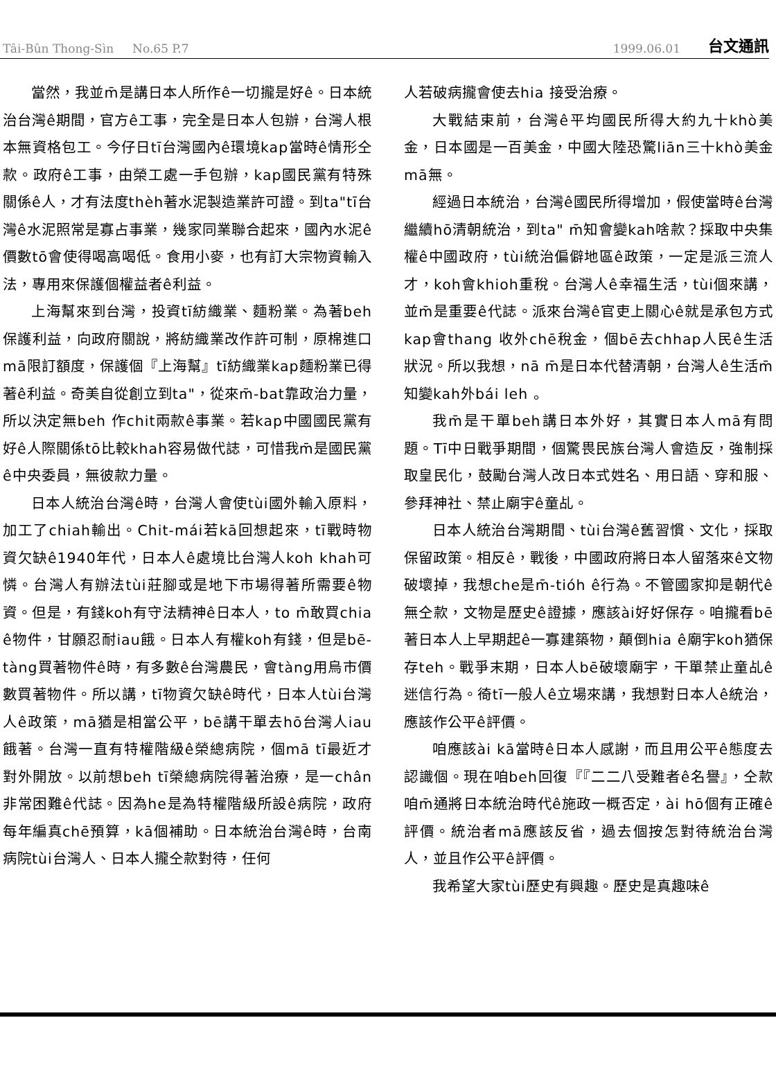Tâi-Bûn Thong-Sìn No.65 P.7 1999.06.01 台文通訊
當然，我並m̄是講日本人所作ê一切攏是好ê。日本統治台灣ê期間，官方ê工事，完全是日本人包辦，台灣人根本無資格包工。今仔日tī台灣國內ê環境kap當時ê情形仝款。政府ê工事，由榮工處一手包辦，kap國民黨有特殊關係ê人，才有法度thèh著水泥製造業許可證。到ta"tī台灣ê水泥照常是寡占事業，幾家同業聯合起來，國內水泥ê價數tō會使得喝高喝低。食用小麥，也有訂大宗物資輸入法，專用來保護個權益者ê利益。
上海幫來到台灣，投資tī紡織業、麵粉業。為著beh保護利益，向政府關說，將紡織業改作許可制，原棉進口mā限訂額度，保護個『上海幫』tī紡織業kap麵粉業已得著ê利益。奇美自從創立到ta"，從來m̄-bat靠政治力量，所以決定無beh 作chit兩款ê事業。若kap中國國民黨有好ê人際關係tō比較khah容易做代誌，可惜我m̄是國民黨ê中央委員，無彼款力量。
日本人統治台灣ê時，台灣人會使tùi國外輸入原料，加工了chiah輸出。Chit-mái若kā回想起來，tī戰時物資欠缺ê1940年代，日本人ê處境比台灣人koh khah可憐。台灣人有辦法tùi莊腳或是地下市場得著所需要ê物資。但是，有錢koh有守法精神ê日本人，to m̄敢買chia ê物件，甘願忍耐iau餓。日本人有權koh有錢，但是bē-tàng買著物件ê時，有多數ê台灣農民，會tàng用烏市價數買著物件。所以講，tī物資欠缺ê時代，日本人tùi台灣人ê政策，mā猶是相當公平，bē講干單去hō台灣人iau餓著。台灣一直有特權階級ê榮總病院，個mā tī最近才對外開放。以前想beh tī榮總病院得著治療，是一chân非常困難ê代誌。因為he是為特權階級所設ê病院，政府每年編真chē預算，kā個補助。日本統治台灣ê時，台南病院tùi台灣人、日本人攏仝款對待，任何
人若破病攏會使去hia 接受治療。
大戰結束前，台灣ê平均國民所得大約九十khò美金，日本國是一百美金，中國大陸恐驚liān三十khò美金mā無。
經過日本統治，台灣ê國民所得增加，假使當時ê台灣繼續hō清朝統治，到ta" m̄知會變kah啥款？採取中央集權ê中國政府，tùi統治偏僻地區ê政策，一定是派三流人才，koh會khioh重稅。台灣人ê幸福生活，tùi個來講，並m̄是重要ê代誌。派來台灣ê官吏上關心ê就是承包方式kap會thang 收外chē稅金，個bē去chhap人民ê生活狀況。所以我想，nā m̄是日本代替清朝，台灣人ê生活m̄知變kah外bái leh 。
我m̄是干單beh講日本外好，其實日本人mā有問題。Tī中日戰爭期間，個驚畏民族台灣人會造反，強制採取皇民化，鼓勵台灣人改日本式姓名、用日語、穿和服、參拜神社、禁止廟宇ê童乩。
日本人統治台灣期間、tùi台灣ê舊習慣、文化，採取保留政策。相反ê，戰後，中國政府將日本人留落來ê文物破壞掉，我想che是m̄-tióh ê行為。不管國家抑是朝代ê無仝款，文物是歷史ê證據，應該ài好好保存。咱攏看bē著日本人上早期起ê一寡建築物，顛倒hia ê廟宇koh猶保存teh。戰爭末期，日本人bē破壞廟宇，干單禁止童乩ê迷信行為。徛tī一般人ê立場來講，我想對日本人ê統治，應該作公平ê評價。
咱應該ài kā當時ê日本人感謝，而且用公平ê態度去認識個。現在咱beh回復『『二二八受難者ê名譽』，仝款咱m̄通將日本統治時代ê施政一概否定，ài hō個有正確ê評價。統治者mā應該反省，過去個按怎對待統治台灣人，並且作公平ê評價。
我希望大家tùi歷史有興趣。歷史是真趣味ê